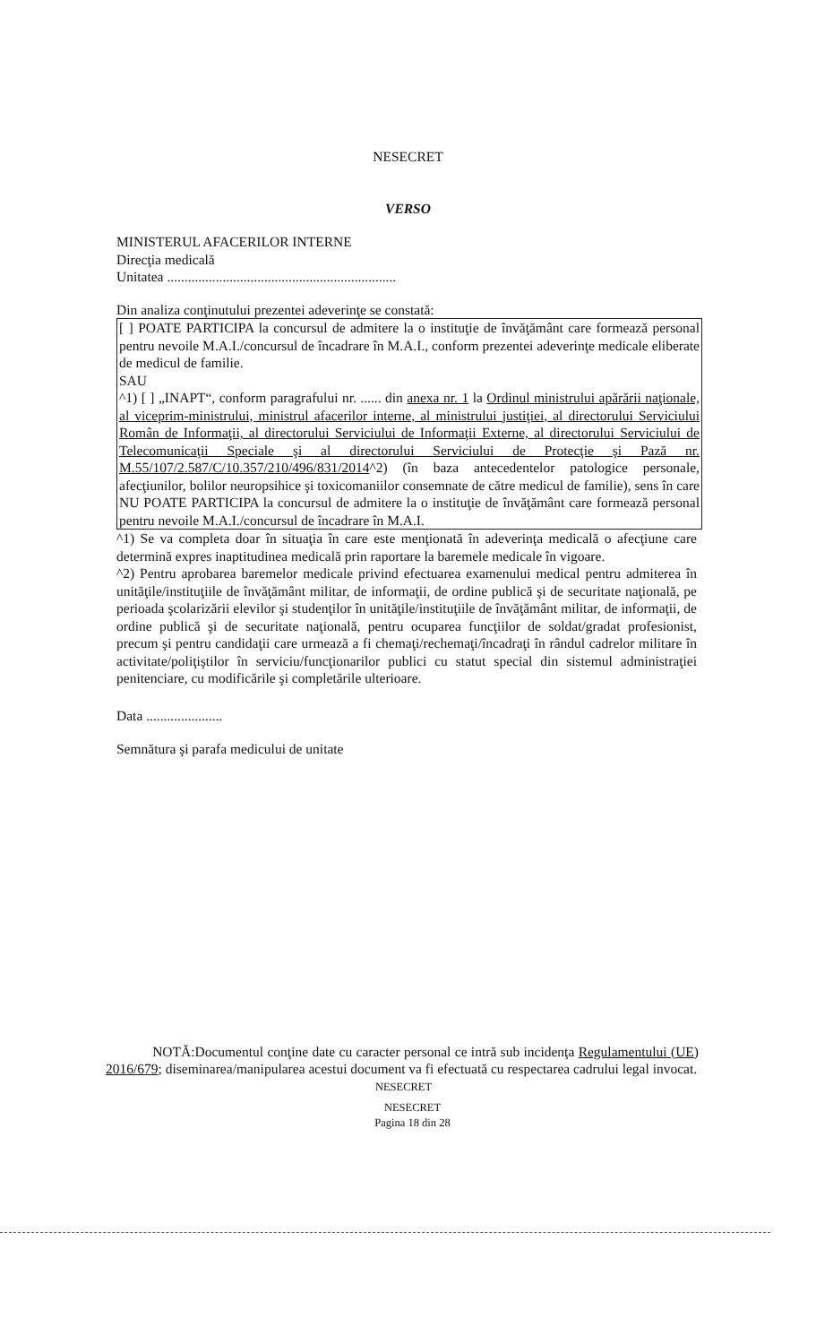NESECRET
VERSO
MINISTERUL AFACERILOR INTERNE
Direcţia medicală
Unitatea ..................................................................
Din analiza conţinutului prezentei adeverinţe se constată:
[ ] POATE PARTICIPA la concursul de admitere la o instituţie de învăţământ care formează personal pentru nevoile M.A.I./concursul de încadrare în M.A.I., conform prezentei adeverinţe medicale eliberate de medicul de familie.
SAU
^1) [ ] „INAPT“, conform paragrafului nr. ...... din anexa nr. 1 la Ordinul ministrului apărării naţionale, al viceprim-ministrului, ministrul afacerilor interne, al ministrului justiţiei, al directorului Serviciului Român de Informaţii, al directorului Serviciului de Informaţii Externe, al directorului Serviciului de Telecomunicaţii Speciale şi al directorului Serviciului de Protecţie şi Pază nr. M.55/107/2.587/C/10.357/210/496/831/2014^2) (în baza antecedentelor patologice personale, afecţiunilor, bolilor neuropsihice şi toxicomaniilor consemnate de către medicul de familie), sens în care NU POATE PARTICIPA la concursul de admitere la o instituţie de învăţământ care formează personal pentru nevoile M.A.I./concursul de încadrare în M.A.I.
^1) Se va completa doar în situaţia în care este menţionată în adeverinţa medicală o afecţiune care determină expres inaptitudinea medicală prin raportare la baremele medicale în vigoare.
^2) Pentru aprobarea baremelor medicale privind efectuarea examenului medical pentru admiterea în unităţile/instituţiile de învăţământ militar, de informaţii, de ordine publică şi de securitate naţională, pe perioada şcolarizării elevilor şi studenţilor în unităţile/instituţiile de învăţământ militar, de informaţii, de ordine publică şi de securitate naţională, pentru ocuparea funcţiilor de soldat/gradat profesionist, precum şi pentru candidaţii care urmează a fi chemaţi/rechemaţi/încadraţi în rândul cadrelor militare în activitate/poliţiştilor în serviciu/funcţionarilor publici cu statut special din sistemul administraţiei penitenciare, cu modificările şi completările ulterioare.
Data ......................
Semnătura şi parafa medicului de unitate
NOTĂ:Documentul conţine date cu caracter personal ce intră sub incidenţa Regulamentului (UE) 2016/679; diseminarea/manipularea acestui document va fi efectuată cu respectarea cadrului legal invocat.
NESECRET
NESECRET
Pagina 18 din 28